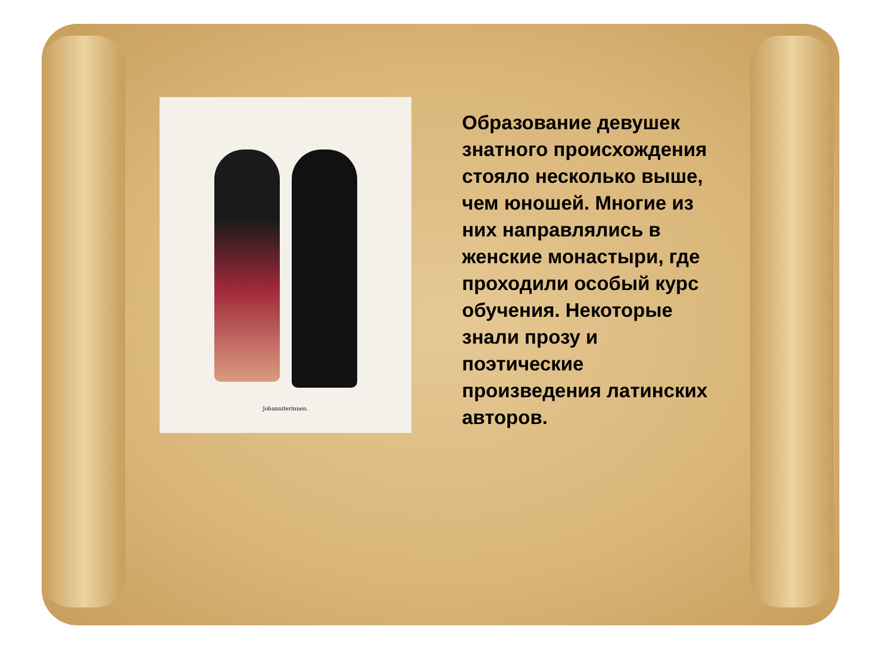Johanniterinnen.
Образование девушек знатного происхождения стояло несколько выше, чем юношей. Многие из них направлялись в женские монастыри, где проходили особый курс обучения. Некоторые знали прозу и поэтические произведения латинских авторов.